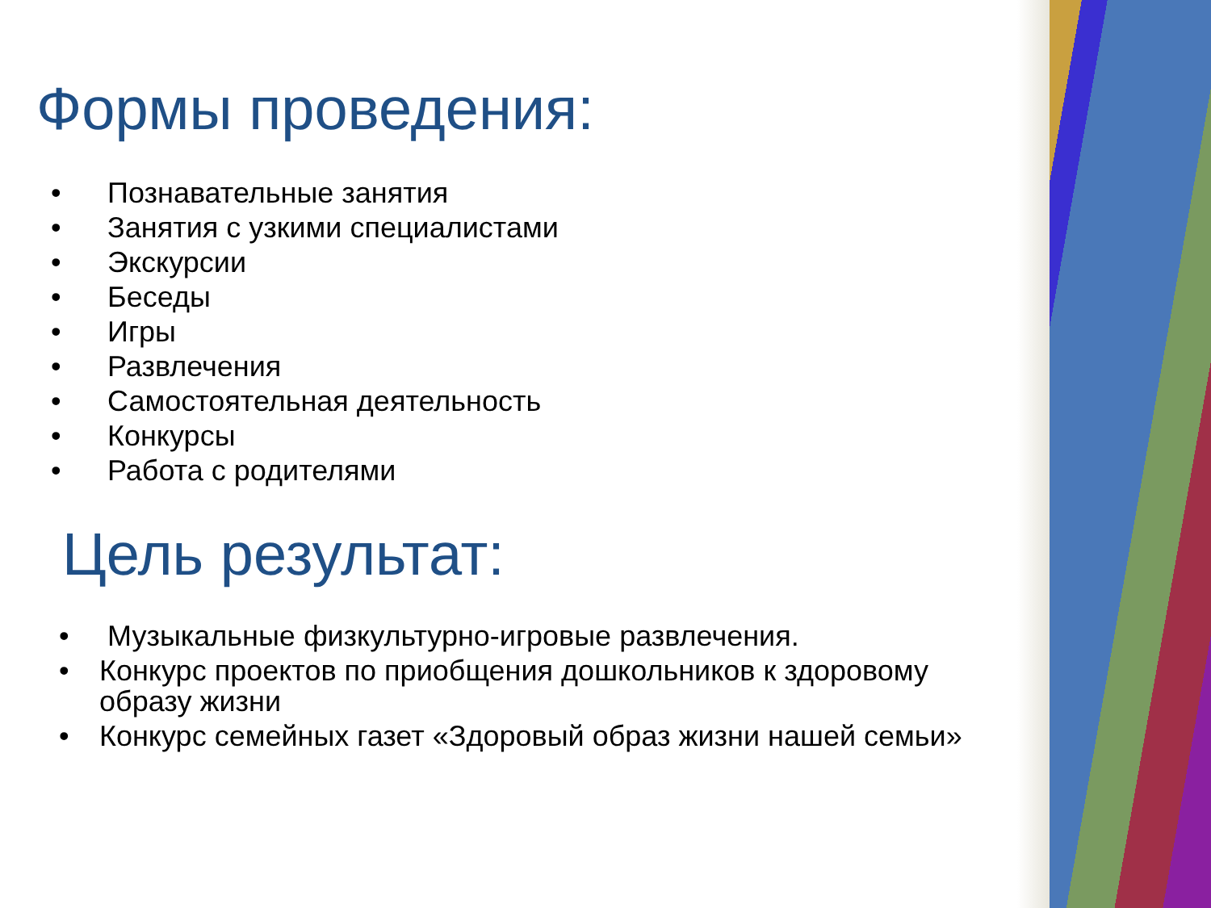Формы проведения:
• Познавательные занятия
• Занятия с узкими специалистами
• Экскурсии
• Беседы
• Игры
• Развлечения
• Самостоятельная деятельность
• Конкурсы
• Работа с родителями
Цель результат:
• Музыкальные физкультурно-игровые развлечения.
• Конкурс проектов по приобщения дошкольников к здоровому образу жизни
• Конкурс семейных газет «Здоровый образ жизни нашей семьи»